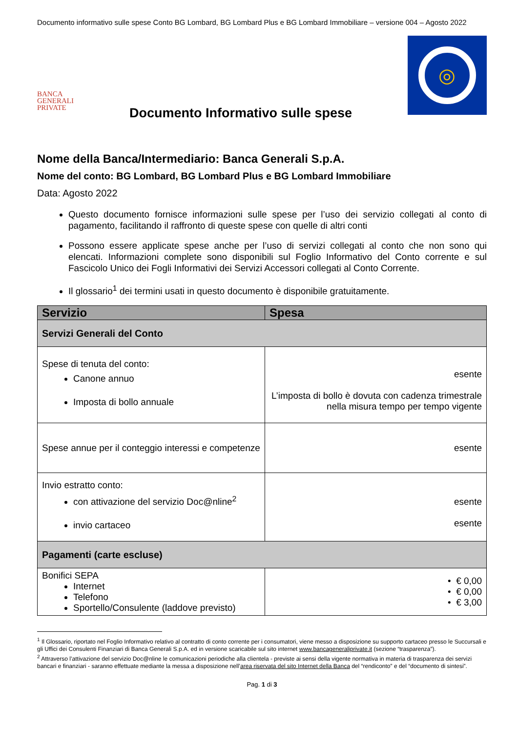Documento informativo sulle spese Conto BG Lombard, BG Lombard Plus e BG Lombard Immobiliare – versione 004 – Agosto 2022
BANCA
GENERALI
PRIVATE
Documento Informativo sulle spese
◎
Nome della Banca/Intermediario: Banca Generali S.p.A.
Nome del conto: BG Lombard, BG Lombard Plus e BG Lombard Immobiliare
Data: Agosto 2022
Questo documento fornisce informazioni sulle spese per l’uso dei servizio collegati al conto di pagamento, facilitando il raffronto di queste spese con quelle di altri conti
Possono essere applicate spese anche per l’uso di servizi collegati al conto che non sono qui elencati. Informazioni complete sono disponibili sul Foglio Informativo del Conto corrente e sul Fascicolo Unico dei Fogli Informativi dei Servizi Accessori collegati al Conto Corrente.
Il glossario<sup>1</sup> dei termini usati in questo documento è disponibile gratuitamente.
| Servizio | Spesa |
| --- | --- |
| Servizi Generali del Conto | |
| Spese di tenuta del conto: Canone annuo Imposta di bollo annuale | esente L’imposta di bollo è dovuta con cadenza trimestrale nella misura tempo per tempo vigente |
| Spese annue per il conteggio interessi e competenze | esente |
| Invio estratto conto: con attivazione del servizio Doc@nline<sup>2</sup> invio cartaceo | esente esente |
| Pagamenti (carte escluse) | |
| Bonifici SEPA Internet Telefono Sportello/Consulente (laddove previsto) | • € 0,00 • € 0,00 • € 3,00 |
<sup>1</sup> Il Glossario, riportato nel Foglio Informativo relativo al contratto di conto corrente per i consumatori, viene messo a disposizione su supporto cartaceo presso le Succursali e gli Uffici dei Consulenti Finanziari di Banca Generali S.p.A. ed in versione scaricabile sul sito internet www.bancageneraliprivate.it (sezione “trasparenza”).
<sup>2</sup> Attraverso l’attivazione del servizio Doc@nline le comunicazioni periodiche alla clientela - previste ai sensi della vigente normativa in materia di trasparenza dei servizi bancari e finanziari - saranno effettuate mediante la messa a disposizione nell’area riservata del sito Internet della Banca del “rendiconto” e del “documento di sintesi”.
Pag. 1 di 3